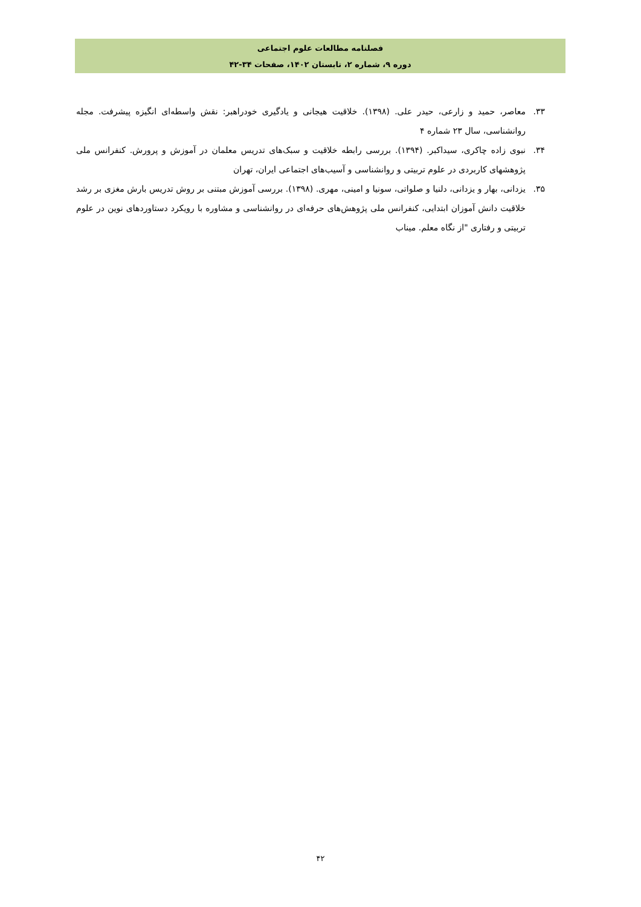فصلنامه مطالعات علوم اجتماعی
دوره ۹، شماره ۲، تابستان ۱۴۰۲، صفحات ۳۴-۴۲
۳۳. معاصر، حمید و زارعی، حیدر علی. (۱۳۹۸). خلاقیت هیجانی و یادگیری خودراهبر: نقش واسطه‌ای انگیزه پیشرفت. مجله روانشناسی، سال ۲۳ شماره ۴
۳۴. نبوی زاده چاکری، سیداکبر. (۱۳۹۴). بررسی رابطه خلاقیت و سبک‌های تدریس معلمان در آموزش و پرورش. کنفرانس ملی پژوهشهای کاربردی در علوم تربیتی و روانشناسی و آسیب‌های اجتماعی ایران، تهران
۳۵. یزدانی، بهار و یزدانی، دلنیا و صلواتی، سونیا و امینی، مهری. (۱۳۹۸). بررسی آموزش مبتنی بر روش تدریس بارش مغزی بر رشد خلاقیت دانش آموزان ابتدایی، کنفرانس ملی پژوهش‌های حرفه‌ای در روانشناسی و مشاوره با رویکرد دستاوردهای نوین در علوم تربیتی و رفتاری "از نگاه معلم. میناب
۴۲